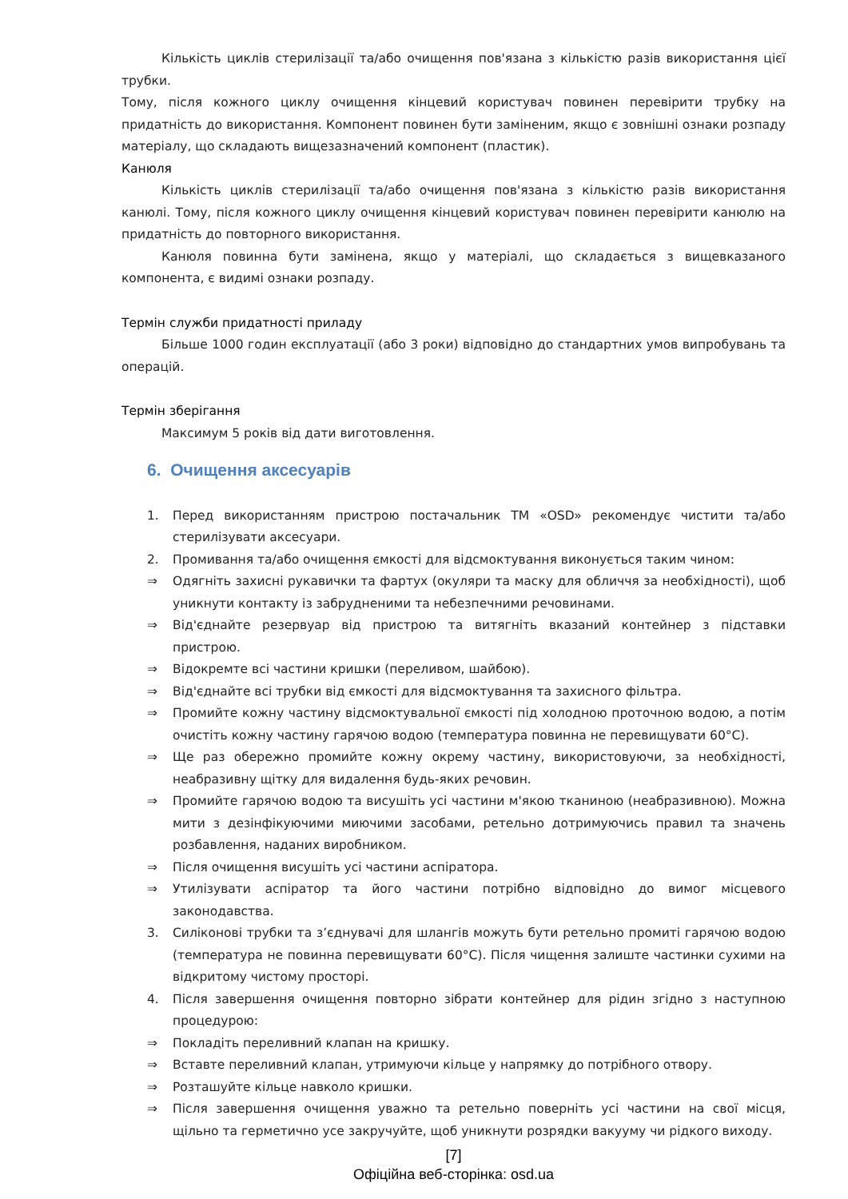Кількість циклів стерилізації та/або очищення пов'язана з кількістю разів використання цієї трубки.
Тому, після кожного циклу очищення кінцевий користувач повинен перевірити трубку на придатність до використання. Компонент повинен бути заміненим, якщо є зовнішні ознаки розпаду матеріалу, що складають вищезазначений компонент (пластик).
Канюля
Кількість циклів стерилізації та/або очищення пов'язана з кількістю разів використання канюлі. Тому, після кожного циклу очищення кінцевий користувач повинен перевірити канюлю на придатність до повторного використання.
Канюля повинна бути замінена, якщо у матеріалі, що складається з вищевказаного компонента, є видимі ознаки розпаду.
Термін служби придатності приладу
Більше 1000 годин експлуатації (або 3 роки) відповідно до стандартних умов випробувань та операцій.
Термін зберігання
Максимум 5 років від дати виготовлення.
6. Очищення аксесуарів
1. Перед використанням пристрою постачальник ТМ «OSD» рекомендує чистити та/або стерилізувати аксесуари.
2. Промивання та/або очищення ємкості для відсмоктування виконується таким чином:
⇒ Одягніть захисні рукавички та фартух (окуляри та маску для обличчя за необхідності), щоб уникнути контакту із забрудненими та небезпечними речовинами.
⇒ Від'єднайте резервуар від пристрою та витягніть вказаний контейнер з підставки пристрою.
⇒ Відокремте всі частини кришки (переливом, шайбою).
⇒ Від'єднайте всі трубки від ємкості для відсмоктування та захисного фільтра.
⇒ Промийте кожну частину відсмоктувальної ємкості під холодною проточною водою, а потім очистіть кожну частину гарячою водою (температура повинна не перевищувати 60°C).
⇒ Ще раз обережно промийте кожну окрему частину, використовуючи, за необхідності, неабразивну щітку для видалення будь-яких речовин.
⇒ Промийте гарячою водою та висушіть усі частини м'якою тканиною (неабразивною). Можна мити з дезінфікуючими миючими засобами, ретельно дотримуючись правил та значень розбавлення, наданих виробником.
⇒ Після очищення висушіть усі частини аспіратора.
⇒ Утилізувати аспіратор та його частини потрібно відповідно до вимог місцевого законодавства.
3. Силіконові трубки та з’єднувачі для шлангів можуть бути ретельно промиті гарячою водою (температура не повинна перевищувати 60°C). Після чищення залиште частинки сухими на відкритому чистому просторі.
4. Після завершення очищення повторно зібрати контейнер для рідин згідно з наступною процедурою:
⇒ Покладіть переливний клапан на кришку.
⇒ Вставте переливний клапан, утримуючи кільце у напрямку до потрібного отвору.
⇒ Розташуйте кільце навколо кришки.
⇒ Після завершення очищення уважно та ретельно поверніть усі частини на свої місця, щільно та герметично усе закручуйте, щоб уникнути розрядки вакууму чи рідкого виходу.
[7]
Офіційна веб-сторінка: osd.ua